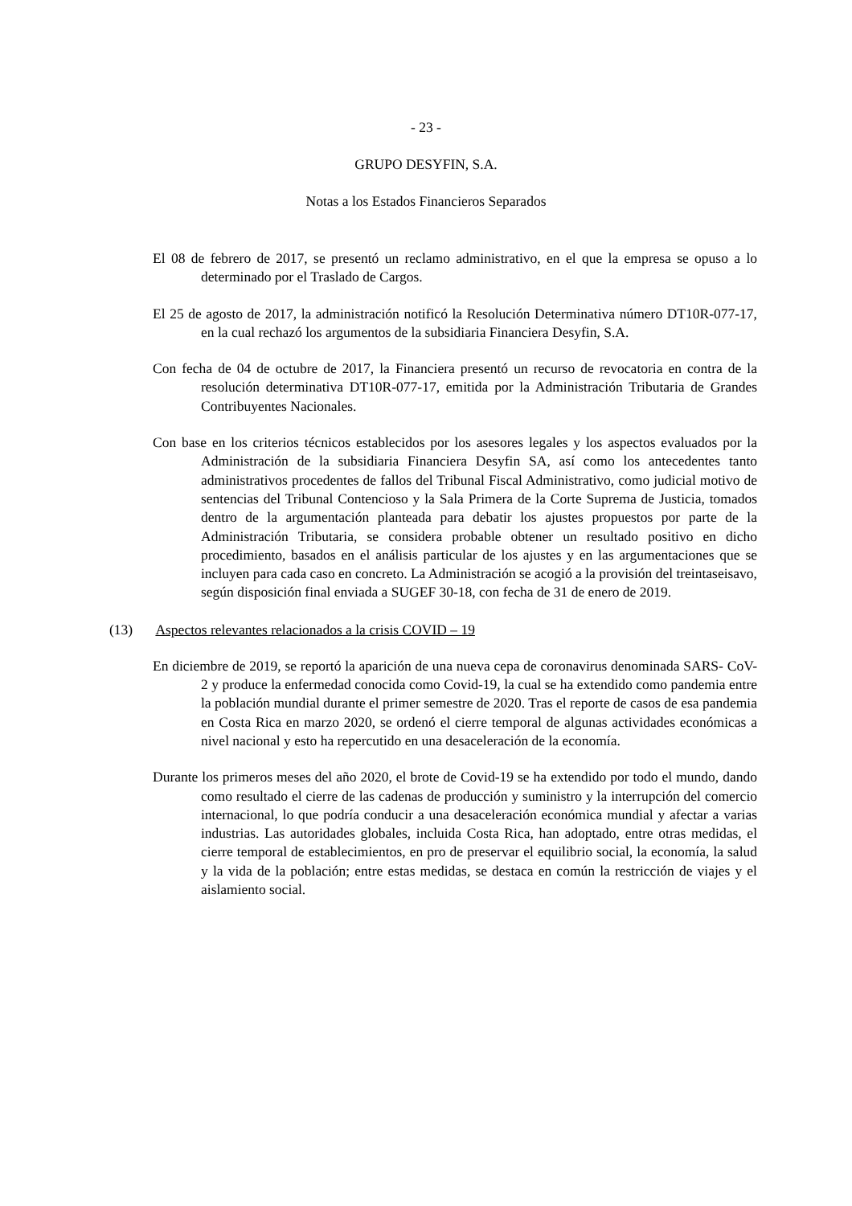- 23 -
GRUPO DESYFIN, S.A.
Notas a los Estados Financieros Separados
El 08 de febrero de 2017, se presentó un reclamo administrativo, en el que la empresa se opuso a lo determinado por el Traslado de Cargos.
El 25 de agosto de 2017, la administración notificó la Resolución Determinativa número DT10R-077-17, en la cual rechazó los argumentos de la subsidiaria Financiera Desyfin, S.A.
Con fecha de 04 de octubre de 2017, la Financiera presentó un recurso de revocatoria en contra de la resolución determinativa DT10R-077-17, emitida por la Administración Tributaria de Grandes Contribuyentes Nacionales.
Con base en los criterios técnicos establecidos por los asesores legales y los aspectos evaluados por la Administración de la subsidiaria Financiera Desyfin SA, así como los antecedentes tanto administrativos procedentes de fallos del Tribunal Fiscal Administrativo, como judicial motivo de sentencias del Tribunal Contencioso y la Sala Primera de la Corte Suprema de Justicia, tomados dentro de la argumentación planteada para debatir los ajustes propuestos por parte de la Administración Tributaria, se considera probable obtener un resultado positivo en dicho procedimiento, basados en el análisis particular de los ajustes y en las argumentaciones que se incluyen para cada caso en concreto. La Administración se acogió a la provisión del treintaseisavo, según disposición final enviada a SUGEF 30-18, con fecha de 31 de enero de 2019.
(13) Aspectos relevantes relacionados a la crisis COVID – 19
En diciembre de 2019, se reportó la aparición de una nueva cepa de coronavirus denominada SARS- CoV-2 y produce la enfermedad conocida como Covid-19, la cual se ha extendido como pandemia entre la población mundial durante el primer semestre de 2020. Tras el reporte de casos de esa pandemia en Costa Rica en marzo 2020, se ordenó el cierre temporal de algunas actividades económicas a nivel nacional y esto ha repercutido en una desaceleración de la economía.
Durante los primeros meses del año 2020, el brote de Covid-19 se ha extendido por todo el mundo, dando como resultado el cierre de las cadenas de producción y suministro y la interrupción del comercio internacional, lo que podría conducir a una desaceleración económica mundial y afectar a varias industrias. Las autoridades globales, incluida Costa Rica, han adoptado, entre otras medidas, el cierre temporal de establecimientos, en pro de preservar el equilibrio social, la economía, la salud y la vida de la población; entre estas medidas, se destaca en común la restricción de viajes y el aislamiento social.